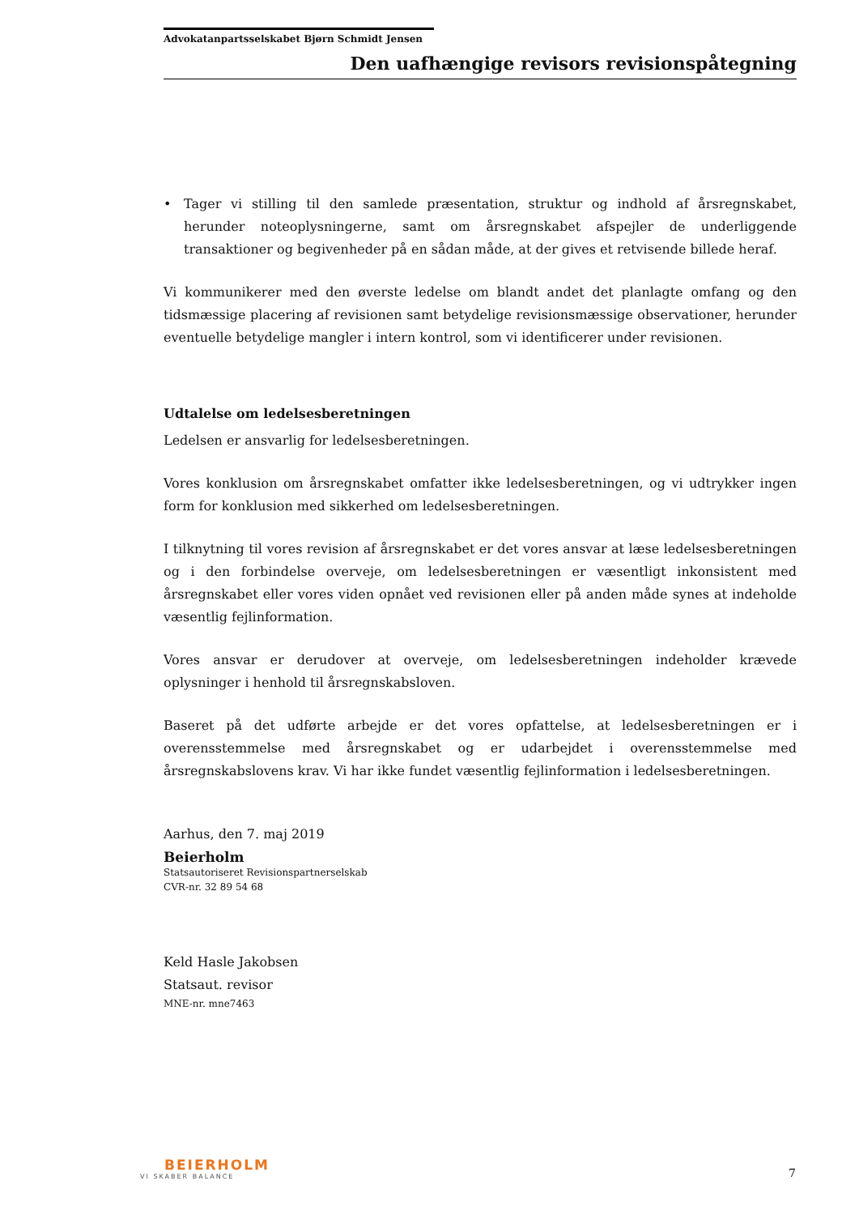Advokatanpartsselskabet Bjørn Schmidt Jensen
Den uafhængige revisors revisionspåtegning
• Tager vi stilling til den samlede præsentation, struktur og indhold af årsregnskabet, herunder noteoplysningerne, samt om årsregnskabet afspejler de underliggende transaktioner og begivenheder på en sådan måde, at der gives et retvisende billede heraf.
Vi kommunikerer med den øverste ledelse om blandt andet det planlagte omfang og den tidsmæssige placering af revisionen samt betydelige revisionsmæssige observationer, herunder eventuelle betydelige mangler i intern kontrol, som vi identificerer under revisionen.
Udtalelse om ledelsesberetningen
Ledelsen er ansvarlig for ledelsesberetningen.
Vores konklusion om årsregnskabet omfatter ikke ledelsesberetningen, og vi udtrykker ingen form for konklusion med sikkerhed om ledelsesberetningen.
I tilknytning til vores revision af årsregnskabet er det vores ansvar at læse ledelsesberetningen og i den forbindelse overveje, om ledelsesberetningen er væsentligt inkonsistent med årsregnskabet eller vores viden opnået ved revisionen eller på anden måde synes at indeholde væsentlig fejlinformation.
Vores ansvar er derudover at overveje, om ledelsesberetningen indeholder krævede oplysninger i henhold til årsregnskabsloven.
Baseret på det udførte arbejde er det vores opfattelse, at ledelsesberetningen er i overensstemmelse med årsregnskabet og er udarbejdet i overensstemmelse med årsregnskabslovens krav. Vi har ikke fundet væsentlig fejlinformation i ledelsesberetningen.
Aarhus, den 7. maj 2019
Beierholm
Statsautoriseret Revisionspartnerselskab
CVR-nr. 32 89 54 68
Keld Hasle Jakobsen
Statsaut. revisor
MNE-nr. mne7463
BEIERHOLM
VI SKABER BALANCE
7